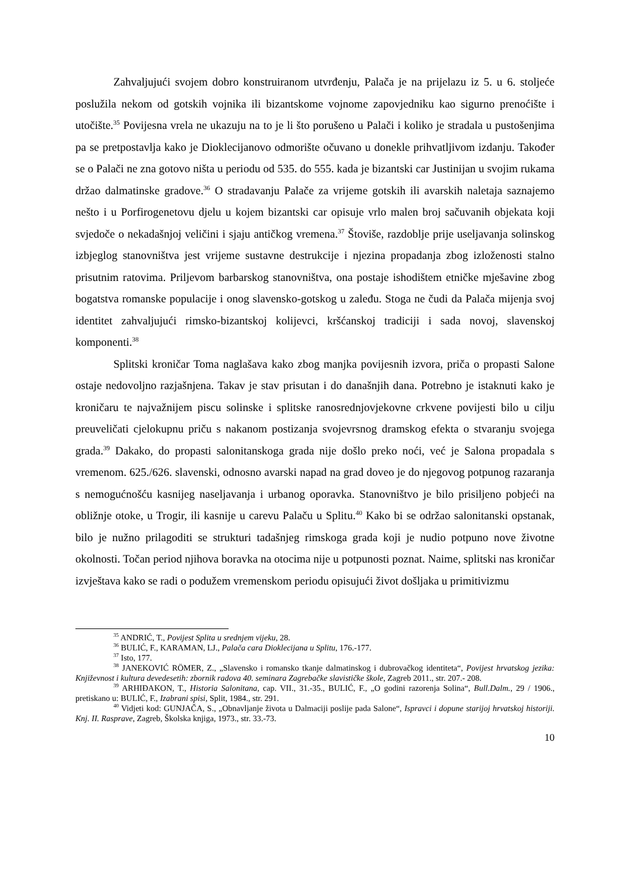Zahvaljujući svojem dobro konstruiranom utvrđenju, Palača je na prijelazu iz 5. u 6. stoljeće poslužila nekom od gotskih vojnika ili bizantskome vojnome zapovjedniku kao sigurno prenoćište i utočište.<sup>35</sup> Povijesna vrela ne ukazuju na to je li što porušeno u Palači i koliko je stradala u pustošenjima pa se pretpostavlja kako je Dioklecijanovo odmorište očuvano u donekle prihvatljivom izdanju. Također se o Palači ne zna gotovo ništa u periodu od 535. do 555. kada je bizantski car Justinijan u svojim rukama držao dalmatinske gradove.<sup>36</sup> O stradavanju Palače za vrijeme gotskih ili avarskih naletaja saznajemo nešto i u Porfirogenetovu djelu u kojem bizantski car opisuje vrlo malen broj sačuvanih objekata koji svjedoče o nekadašnjoj veličini i sjaju antičkog vremena.<sup>37</sup> Štoviše, razdoblje prije useljavanja solinskog izbjeglog stanovništva jest vrijeme sustavne destrukcije i njezina propadanja zbog izloženosti stalno prisutnim ratovima. Priljevom barbarskog stanovništva, ona postaje ishodištem etničke mješavine zbog bogatstva romanske populacije i onog slavensko-gotskog u zaleđu. Stoga ne čudi da Palača mijenja svoj identitet zahvaljujući rimsko-bizantskoj kolijevci, kršćanskoj tradiciji i sada novoj, slavenskoj komponenti.<sup>38</sup>
Splitski kroničar Toma naglašava kako zbog manjka povijesnih izvora, priča o propasti Salone ostaje nedovoljno razjašnjena. Takav je stav prisutan i do današnjih dana. Potrebno je istaknuti kako je kroničaru te najvažnijem piscu solinske i splitske ranosrednjovjekovne crkvene povijesti bilo u cilju preuveličati cjelokupnu priču s nakanom postizanja svojevrsnog dramskog efekta o stvaranju svojega grada.<sup>39</sup> Dakako, do propasti salonitanskoga grada nije došlo preko noći, već je Salona propadala s vremenom. 625./626. slavenski, odnosno avarski napad na grad doveo je do njegovog potpunog razaranja s nemogućnošću kasnijeg naseljavanja i urbanog oporavka. Stanovništvo je bilo prisiljeno pobjeći na obližnje otoke, u Trogir, ili kasnije u carevu Palaču u Splitu.<sup>40</sup> Kako bi se održao salonitanski opstanak, bilo je nužno prilagoditi se strukturi tadašnjeg rimskoga grada koji je nudio potpuno nove životne okolnosti. Točan period njihova boravka na otocima nije u potpunosti poznat. Naime, splitski nas kroničar izvještava kako se radi o podužem vremenskom periodu opisujući život došljaka u primitivizmu
<sup>35</sup> ANDRIĆ, T., Povijest Splita u srednjem vijeku, 28.
<sup>36</sup> BULIĆ, F., KARAMAN, LJ., Palača cara Dioklecijana u Splitu, 176.-177.
<sup>37</sup> Isto, 177.
<sup>38</sup> JANEKOVIĆ RÖMER, Z., „Slavensko i romansko tkanje dalmatinskog i dubrovačkog identiteta“, Povijest hrvatskog jezika: Književnost i kultura devedesetih: zbornik radova 40. seminara Zagrebačke slavističke škole, Zagreb 2011., str. 207.- 208.
<sup>39</sup> ARHIĐAKON, T., Historia Salonitana, cap. VII., 31.-35., BULIĆ, F., „O godini razorenja Solina“, Bull.Dalm., 29 / 1906., pretiskano u: BULIĆ, F., Izabrani spisi, Split, 1984., str. 291.
<sup>40</sup> Vidjeti kod: GUNJAČA, S., „Obnavljanje života u Dalmaciji poslije pada Salone“, Ispravci i dopune starijoj hrvatskoj historiji. Knj. II. Rasprave, Zagreb, Školska knjiga, 1973., str. 33.-73.
10